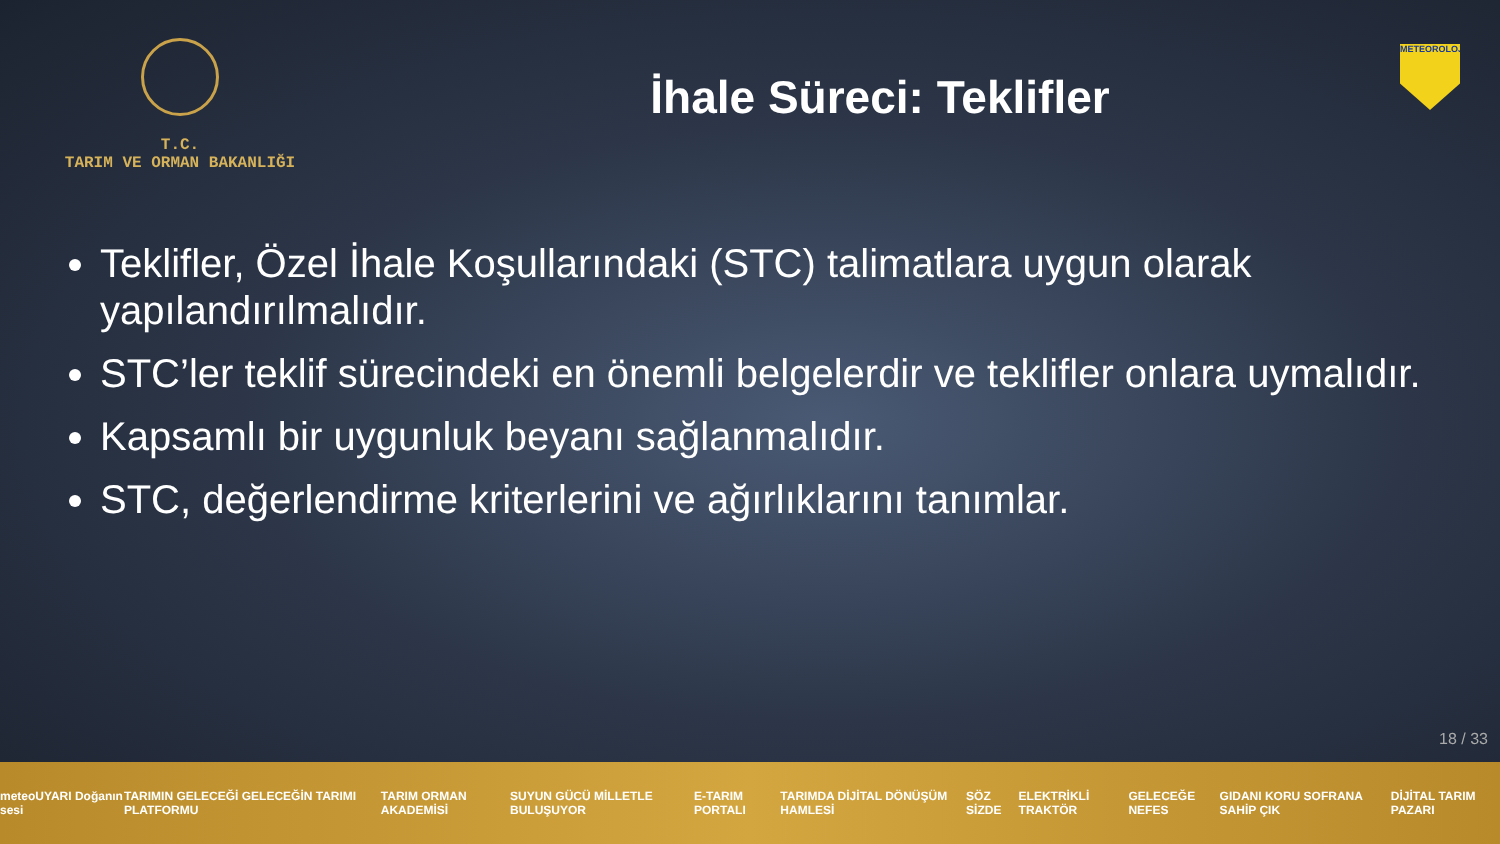T.C.
TARIM VE ORMAN BAKANLIĞI
İhale Süreci: Teklifler
METEOROLOJİ
Teklifler, Özel İhale Koşullarındaki (STC) talimatlara uygun olarak yapılandırılmalıdır.
STC’ler teklif sürecindeki en önemli belgelerdir ve teklifler onlara uymalıdır.
Kapsamlı bir uygunluk beyanı sağlanmalıdır.
STC, değerlendirme kriterlerini ve ağırlıklarını tanımlar.
18 / 33
meteoUYARI Doğanın sesi TARIMIN GELECEĞİ GELECEĞİN TARIMI PLATFORMU TARIM ORMAN AKADEMİSİ SUYUN GÜCÜ MİLLETLE BULUŞUYOR E-TARIM PORTALI TARIMDA DİJİTAL DÖNÜŞÜM HAMLESİ SÖZ SİZDE ELEKTRİKLİ TRAKTÖR GELECEĞE NEFES GIDANI KORU SOFRANA SAHİP ÇIK DİJİTAL TARIM PAZARI